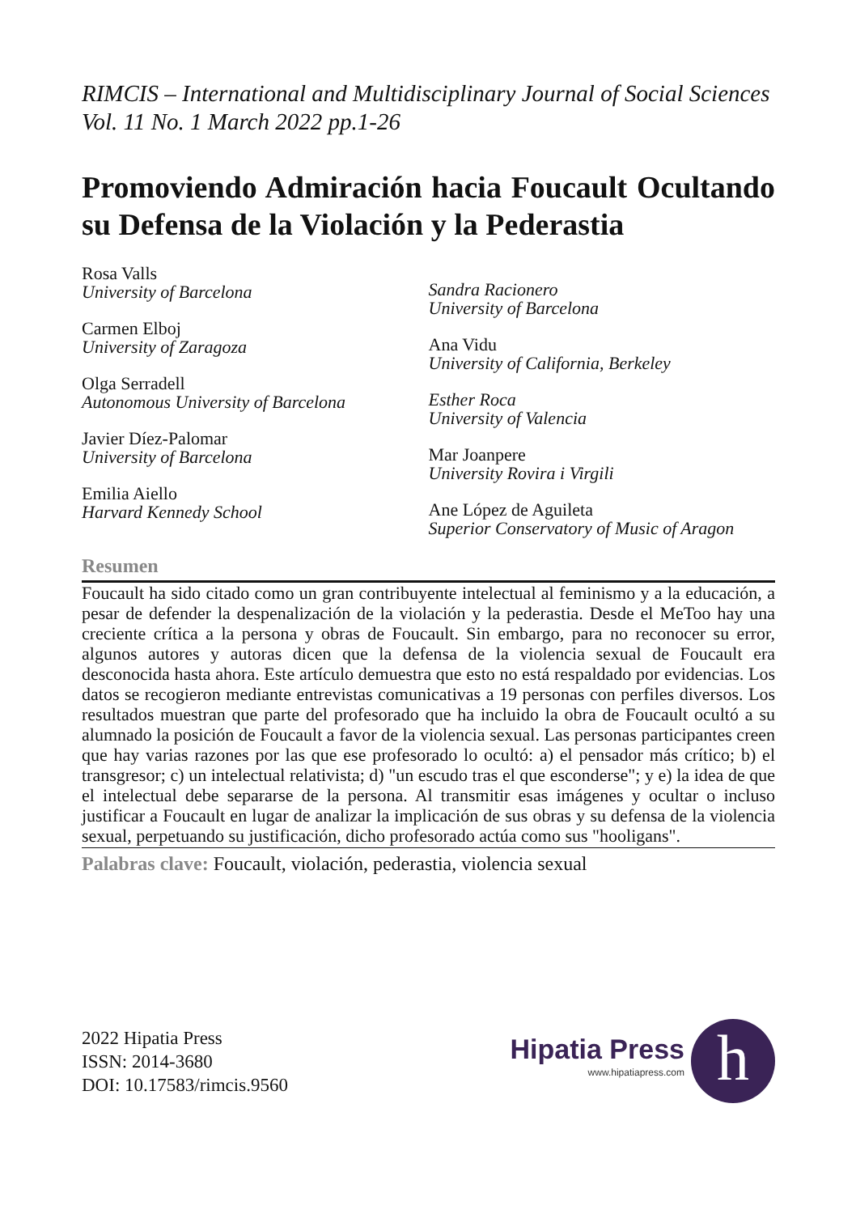RIMCIS – International and Multidisciplinary Journal of Social Sciences Vol. 11 No. 1 March 2022 pp.1-26
Promoviendo Admiración hacia Foucault Ocultando su Defensa de la Violación y la Pederastia
Rosa Valls
University of Barcelona
Carmen Elboj
University of Zaragoza
Olga Serradell
Autonomous University of Barcelona
Javier Díez-Palomar
University of Barcelona
Emilia Aiello
Harvard Kennedy School
Sandra Racionero
University of Barcelona
Ana Vidu
University of California, Berkeley
Esther Roca
University of Valencia
Mar Joanpere
University Rovira i Virgili
Ane López de Aguileta
Superior Conservatory of Music of Aragon
Resumen
Foucault ha sido citado como un gran contribuyente intelectual al feminismo y a la educación, a pesar de defender la despenalización de la violación y la pederastia. Desde el MeToo hay una creciente crítica a la persona y obras de Foucault. Sin embargo, para no reconocer su error, algunos autores y autoras dicen que la defensa de la violencia sexual de Foucault era desconocida hasta ahora. Este artículo demuestra que esto no está respaldado por evidencias. Los datos se recogieron mediante entrevistas comunicativas a 19 personas con perfiles diversos. Los resultados muestran que parte del profesorado que ha incluido la obra de Foucault ocultó a su alumnado la posición de Foucault a favor de la violencia sexual. Las personas participantes creen que hay varias razones por las que ese profesorado lo ocultó: a) el pensador más crítico; b) el transgresor; c) un intelectual relativista; d) "un escudo tras el que esconderse"; y e) la idea de que el intelectual debe separarse de la persona. Al transmitir esas imágenes y ocultar o incluso justificar a Foucault en lugar de analizar la implicación de sus obras y su defensa de la violencia sexual, perpetuando su justificación, dicho profesorado actúa como sus "hooligans".
Palabras clave: Foucault, violación, pederastia, violencia sexual
2022 Hipatia Press
ISSN: 2014-3680
DOI: 10.17583/rimcis.9560
Hipatia Press
www.hipatiapress.com
h